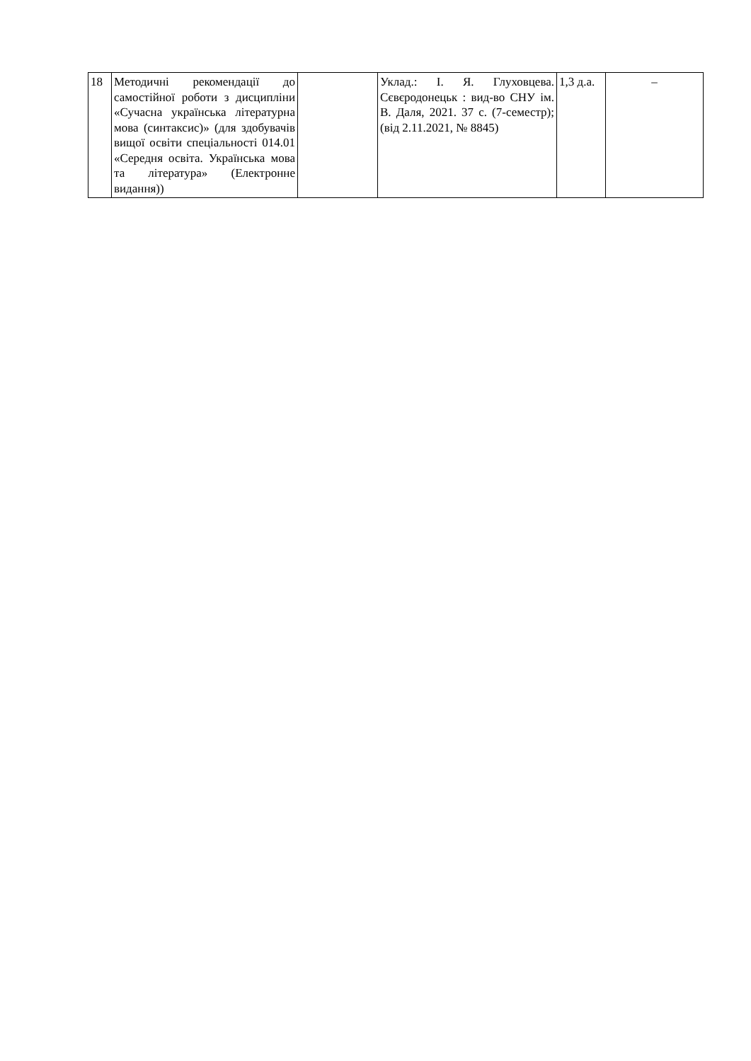| 18 | Методичні рекомендації до самостійної роботи з дисципліни «Сучасна українська літературна мова (синтаксис)» (для здобувачів вищої освіти спеціальності 014.01 «Середня освіта. Українська мова та література» (Електронне видання)) | | Уклад.: І. Я. Глуховцева. Сєвєродонецьк : вид-во СНУ ім. В. Даля, 2021. 37 с. (7-семестр); (від 2.11.2021, № 8845) | 1,3 д.а. | – |